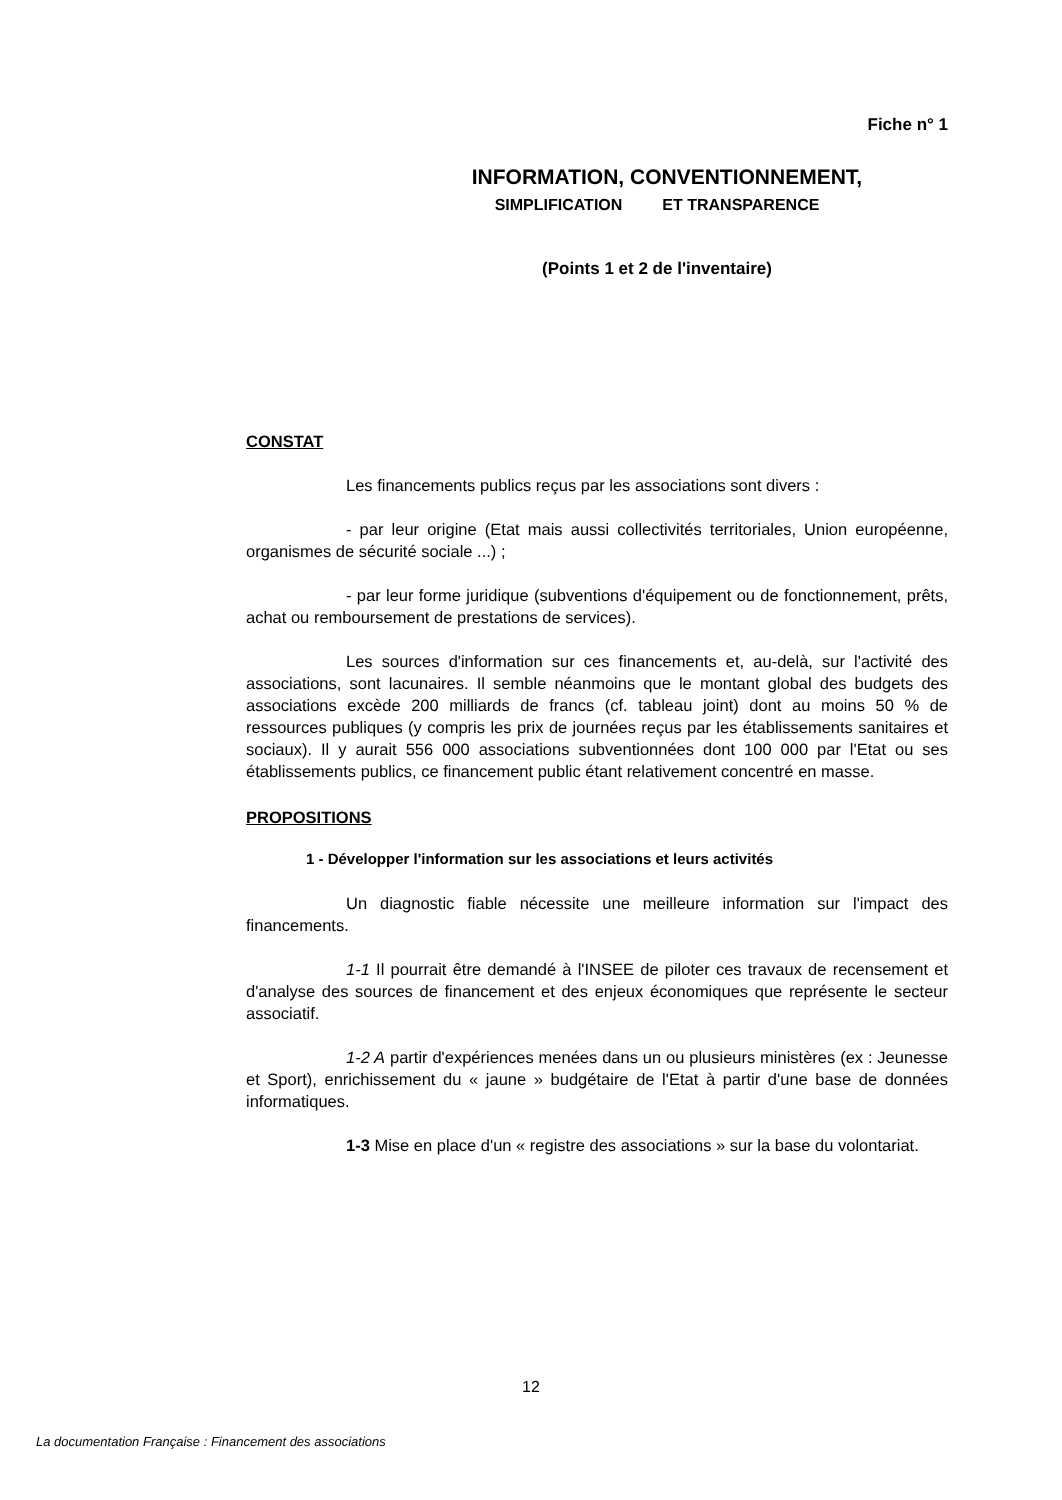Fiche n° 1
INFORMATION, CONVENTIONNEMENT,
SIMPLIFICATION ET TRANSPARENCE
(Points 1 et 2 de l'inventaire)
CONSTAT
Les financements publics reçus par les associations sont divers :
- par leur origine (Etat mais aussi collectivités territoriales, Union européenne, organismes de sécurité sociale ...) ;
- par leur forme juridique (subventions d'équipement ou de fonctionnement, prêts, achat ou remboursement de prestations de services).
Les sources d'information sur ces financements et, au-delà, sur l'activité des associations, sont lacunaires. Il semble néanmoins que le montant global des budgets des associations excède 200 milliards de francs (cf. tableau joint) dont au moins 50 % de ressources publiques (y compris les prix de journées reçus par les établissements sanitaires et sociaux). Il y aurait 556 000 associations subventionnées dont 100 000 par l'Etat ou ses établissements publics, ce financement public étant relativement concentré en masse.
PROPOSITIONS
1 - Développer l'information sur les associations et leurs activités
Un diagnostic fiable nécessite une meilleure information sur l'impact des financements.
1-1 Il pourrait être demandé à l'INSEE de piloter ces travaux de recensement et d'analyse des sources de financement et des enjeux économiques que représente le secteur associatif.
1-2 A partir d'expériences menées dans un ou plusieurs ministères (ex : Jeunesse et Sport), enrichissement du « jaune » budgétaire de l'Etat à partir d'une base de données informatiques.
1-3 Mise en place d'un « registre des associations » sur la base du volontariat.
12
La documentation Française : Financement des associations